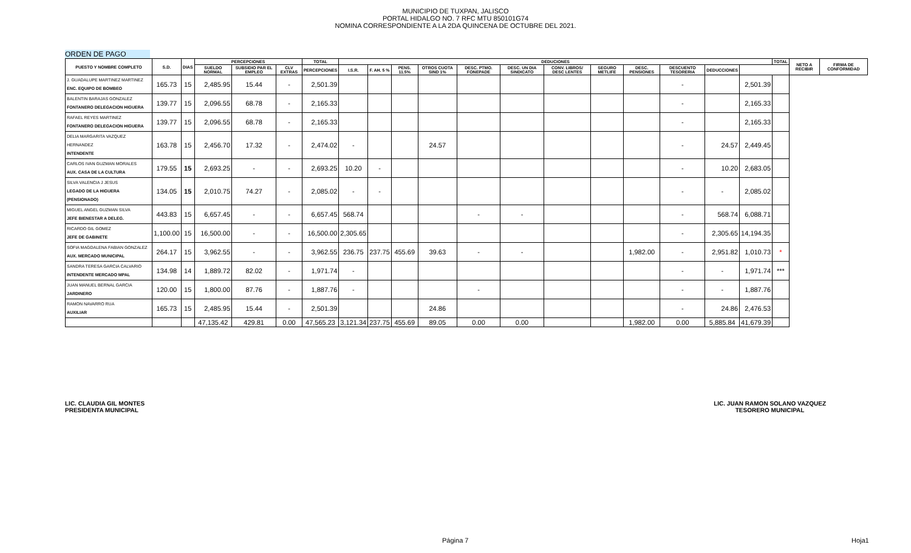MUNICIPIO DE TUXPAN, JALISCO
PORTAL HIDALGO NO. 7 RFC MTU 850101G74
NOMINA CORRESPONDIENTE A LA 2DA QUINCENA DE OCTUBRE DEL 2021.
ORDEN DE PAGO
| PUESTO Y NOMBRE COMPLETO | S.D. | DIAS | PERCEPCIONES | | | TOTAL | DEDUCIONES | | | | | | | | | | | | TOTAL | NETO A RECIBIR | FIRMA DE CONFORMIDAD |
| --- | --- | --- | --- | --- | --- | --- | --- | --- | --- | --- | --- | --- | --- | --- | --- | --- | --- | --- | --- | --- | --- |
| | | | SUELDO NORMAL | SUBSIDIO PAR EL EMPLEO | CLV EXTRAS | PERCEPCIONES | I.S.R. | F. AH. 5 % | PENS. 11.5% | OTROS CUOTA SIND 1% | DESC. PTMO. FONEPADE | DESC. UN DIA SINDICATO | CONV. LIBROS/ DESC LENTES | SEGURO METLIFE | DESC. PENSIONES | DESCUENTO TESORERIA | DEDUCCIONES | | | | |
| J. GUADALUPE MARTINEZ MARTINEZ ENC. EQUIPO DE BOMBEO | 165.73 | 15 | 2,485.95 | 15.44 | - | 2,501.39 | | | | | | | | | | - | | 2,501.39 | | | |
| BALENTIN BARAJAS GONZALEZ FONTANERO DELEGACION HIGUERA | 139.77 | 15 | 2,096.55 | 68.78 | - | 2,165.33 | | | | | | | | | | - | | 2,165.33 | | | |
| RAFAEL REYES MARTINEZ FONTANERO DELEGACION HIGUERA | 139.77 | 15 | 2,096.55 | 68.78 | - | 2,165.33 | | | | | | | | | | - | | 2,165.33 | | | |
| DELIA MARGARITA VAZQUEZ HERNANDEZ INTENDENTE | 163.78 | 15 | 2,456.70 | 17.32 | - | 2,474.02 | - | | | 24.57 | | | | | | - | 24.57 | 2,449.45 | | | |
| CARLOS IVAN GUZMAN MORALES AUX. CASA DE LA CULTURA | 179.55 | 15 | 2,693.25 | - | - | 2,693.25 | 10.20 | - | | | | | | | | - | 10.20 | 2,683.05 | | | |
| SILVA VALENCIA J JESUS LEGADO DE LA HIGUERA (PENSIONADO) | 134.05 | 15 | 2,010.75 | 74.27 | - | 2,085.02 | - | - | | | | | | | | - | - | 2,085.02 | | | |
| MIGUEL ANGEL GUZMAN SILVA JEFE BIENESTAR A DELEG. | 443.83 | 15 | 6,657.45 | - | - | 6,657.45 | 568.74 | | | | - | - | | | | - | 568.74 | 6,088.71 | | | |
| RICARDO GIL GOMEZ JEFE DE GABINETE | 1,100.00 | 15 | 16,500.00 | - | - | 16,500.00 | 2,305.65 | | | | | | | | | - | 2,305.65 | 14,194.35 | | | |
| SOFIA MAGDALENA FABIAN GONZALEZ AUX. MERCADO MUNICIPAL | 264.17 | 15 | 3,962.55 | - | - | 3,962.55 | 236.75 | 237.75 | 455.69 | 39.63 | - | - | | | 1,982.00 | - | 2,951.82 | 1,010.73 | * | | |
| SANDRA TERESA GARCIA CALVARIO INTENDENTE MERCADO MPAL | 134.98 | 14 | 1,889.72 | 82.02 | - | 1,971.74 | - | | | | | | | | | - | - | 1,971.74 | *** | | |
| JUAN MANUEL BERNAL GARCIA JARDINERO | 120.00 | 15 | 1,800.00 | 87.76 | - | 1,887.76 | - | | | | - | | | | | - | - | 1,887.76 | | | |
| RAMON NAVARRO RUA AUXILIAR | 165.73 | 15 | 2,485.95 | 15.44 | - | 2,501.39 | | | | 24.86 | | | | | | - | 24.86 | 2,476.53 | | | |
| | | | 47,135.42 | 429.81 | 0.00 | 47,565.23 | 3,121.34 | 237.75 | 455.69 | 89.05 | 0.00 | 0.00 | | | 1,982.00 | 0.00 | 5,885.84 | 41,679.39 | | | |
LIC. CLAUDIA GIL MONTES
PRESIDENTA MUNICIPAL
LIC. JUAN RAMON SOLANO VAZQUEZ
TESORERO MUNICIPAL
Página 7 Hoja1